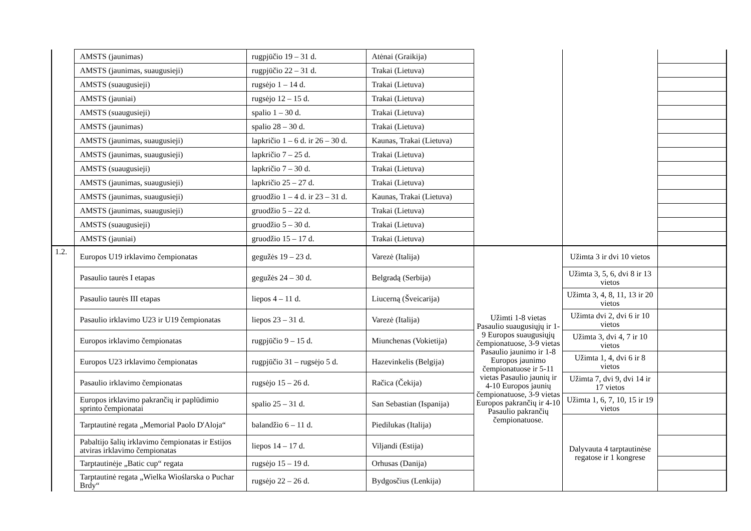| | AMSTS (jaunimas) | rugpjūčio 19 – 31 d. | Atėnai (Graikija) | | | |
| | AMSTS (jaunimas, suaugusieji) | rugpjūčio 22 – 31 d. | Trakai (Lietuva) | | | |
| | AMSTS (suaugusieji) | rugsėjo 1 – 14 d. | Trakai (Lietuva) | | | |
| | AMSTS (jauniai) | rugsėjo 12 – 15 d. | Trakai (Lietuva) | | | |
| | AMSTS (suaugusieji) | spalio 1 – 30 d. | Trakai (Lietuva) | | | |
| | AMSTS (jaunimas) | spalio 28 – 30 d. | Trakai (Lietuva) | | | |
| | AMSTS (jaunimas, suaugusieji) | lapkričio 1 – 6 d. ir 26 – 30 d. | Kaunas, Trakai (Lietuva) | | | |
| | AMSTS (jaunimas, suaugusieji) | lapkričio 7 – 25 d. | Trakai (Lietuva) | | | |
| | AMSTS (suaugusieji) | lapkričio 7 – 30 d. | Trakai (Lietuva) | | | |
| | AMSTS (jaunimas, suaugusieji) | lapkričio 25 – 27 d. | Trakai (Lietuva) | | | |
| | AMSTS (jaunimas, suaugusieji) | gruodžio 1 – 4 d. ir 23 – 31 d. | Kaunas, Trakai (Lietuva) | | | |
| | AMSTS (jaunimas, suaugusieji) | gruodžio 5 – 22 d. | Trakai (Lietuva) | | | |
| | AMSTS (suaugusieji) | gruodžio 5 – 30 d. | Trakai (Lietuva) | | | |
| | AMSTS (jauniai) | gruodžio 15 – 17 d. | Trakai (Lietuva) | | | |
| 1.2. | Europos U19 irklavimo čempionatas | gegužės 19 – 23 d. | Varezė (Italija) | Užimti 1-8 vietas Pasaulio suaugusiųjų ir 1-9 Europos suaugusiųjų čempionatuose, 3-9 vietas Pasaulio jaunimo ir 1-8 Europos jaunimo čempionatuose ir 5-11 vietas Pasaulio jaunių ir 4-10 Europos jaunių čempionatuose, 3-9 vietas Europos pakrančių ir 4-10 Pasaulio pakrančių čempionatuose. | Užimta 3 ir dvi 10 vietos | |
| | Pasaulio taurės I etapas | gegužės 24 – 30 d. | Belgradą (Serbija) | | Užimta 3, 5, 6, dvi 8 ir 13 vietos | |
| | Pasaulio taurės III etapas | liepos 4 – 11 d. | Liucerną (Šveicarija) | | Užimta 3, 4, 8, 11, 13 ir 20 vietos | |
| | Pasaulio irklavimo U23 ir U19 čempionatas | liepos 23 – 31 d. | Varezė (Italija) | | Užimta dvi 2, dvi 6 ir 10 vietos | |
| | Europos irklavimo čempionatas | rugpjūčio 9 – 15 d. | Miunchenas (Vokietija) | | Užimta 3, dvi 4, 7 ir 10 vietos | |
| | Europos U23 irklavimo čempionatas | rugpjūčio 31 – rugsėjo 5 d. | Hazevinkelis (Belgija) | | Užimta 1, 4, dvi 6 ir 8 vietos | |
| | Pasaulio irklavimo čempionatas | rugsėjo 15 – 26 d. | Račica (Čekija) | | Užimta 7, dvi 9, dvi 14 ir 17 vietos | |
| | Europos irklavimo pakrančių ir paplūdimio sprinto čempionatai | spalio 25 – 31 d. | San Sebastian (Ispanija) | | Užimta 1, 6, 7, 10, 15 ir 19 vietos | |
| | Tarptautinė regata „Memorial Paolo D'Aloja“ | balandžio 6 – 11 d. | Piedilukas (Italija) | | Dalyvauta 4 tarptautinėse regatose ir 1 kongrese | |
| | Pabaltijo šalių irklavimo čempionatas ir Estijos atviras irklavimo čempionatas | liepos 14 – 17 d. | Viljandi (Estija) | | | |
| | Tarptautinėje „Batic cup“ regata | rugsėjo 15 – 19 d. | Orhusas (Danija) | | | |
| | Tarptautinė regata „Wielka Wioślarska o Puchar Brdy“ | rugsėjo 22 – 26 d. | Bydgosčius (Lenkija) | | | |